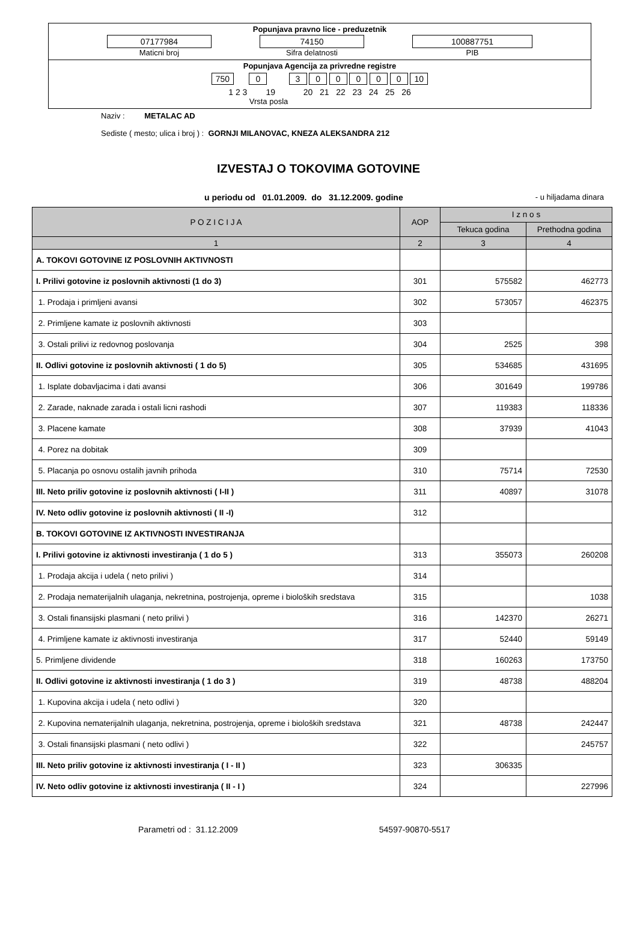Popunjava pravno lice - preduzetnik
07177984
Maticni broj
74150
Sifra delatnosti
100887751
PIB
Popunjava Agencija za privredne registre
750 0 3 0 0 0 0 0 10
1 2 3 19 20 21 22 23 24 25 26
Vrsta posla
Naziv : METALAC AD
Sediste ( mesto; ulica i broj ) : GORNJI MILANOVAC, KNEZA ALEKSANDRA 212
IZVESTAJ O TOKOVIMA GOTOVINE
u periodu od 01.01.2009. do 31.12.2009. godine - u hiljadama dinara
| P O Z I C I J A | AOP | I z n o s | |
| --- | --- | --- | --- |
| | | Tekuca godina | Prethodna godina |
| 1 | 2 | 3 | 4 |
| A. TOKOVI GOTOVINE IZ POSLOVNIH AKTIVNOSTI | | | |
| I. Prilivi gotovine iz poslovnih aktivnosti (1 do 3) | 301 | 575582 | 462773 |
| 1. Prodaja i primljeni avansi | 302 | 573057 | 462375 |
| 2. Primljene kamate iz poslovnih aktivnosti | 303 | | |
| 3. Ostali prilivi iz redovnog poslovanja | 304 | 2525 | 398 |
| II. Odlivi gotovine iz poslovnih aktivnosti ( 1 do 5) | 305 | 534685 | 431695 |
| 1. Isplate dobavljacima i dati avansi | 306 | 301649 | 199786 |
| 2. Zarade, naknade zarada i ostali licni rashodi | 307 | 119383 | 118336 |
| 3. Placene kamate | 308 | 37939 | 41043 |
| 4. Porez na dobitak | 309 | | |
| 5. Placanja po osnovu ostalih javnih prihoda | 310 | 75714 | 72530 |
| III. Neto priliv gotovine iz poslovnih aktivnosti ( I-II ) | 311 | 40897 | 31078 |
| IV. Neto odliv gotovine iz poslovnih aktivnosti ( II -I) | 312 | | |
| B. TOKOVI GOTOVINE IZ AKTIVNOSTI INVESTIRANJA | | | |
| I. Prilivi gotovine iz aktivnosti investiranja ( 1 do 5 ) | 313 | 355073 | 260208 |
| 1. Prodaja akcija i udela ( neto prilivi ) | 314 | | |
| 2. Prodaja nematerijalnih ulaganja, nekretnina, postrojenja, opreme i bioloških sredstava | 315 | | 1038 |
| 3. Ostali finansijski plasmani ( neto prilivi ) | 316 | 142370 | 26271 |
| 4. Primljene kamate iz aktivnosti investiranja | 317 | 52440 | 59149 |
| 5. Primljene dividende | 318 | 160263 | 173750 |
| II. Odlivi gotovine iz aktivnosti investiranja ( 1 do 3 ) | 319 | 48738 | 488204 |
| 1. Kupovina akcija i udela ( neto odlivi ) | 320 | | |
| 2. Kupovina nematerijalnih ulaganja, nekretnina, postrojenja, opreme i bioloških sredstava | 321 | 48738 | 242447 |
| 3. Ostali finansijski plasmani ( neto odlivi ) | 322 | | 245757 |
| III. Neto priliv gotovine iz aktivnosti investiranja ( I - II ) | 323 | 306335 | |
| IV. Neto odliv gotovine iz aktivnosti investiranja ( II - I ) | 324 | | 227996 |
Parametri od : 31.12.2009 54597-90870-5517